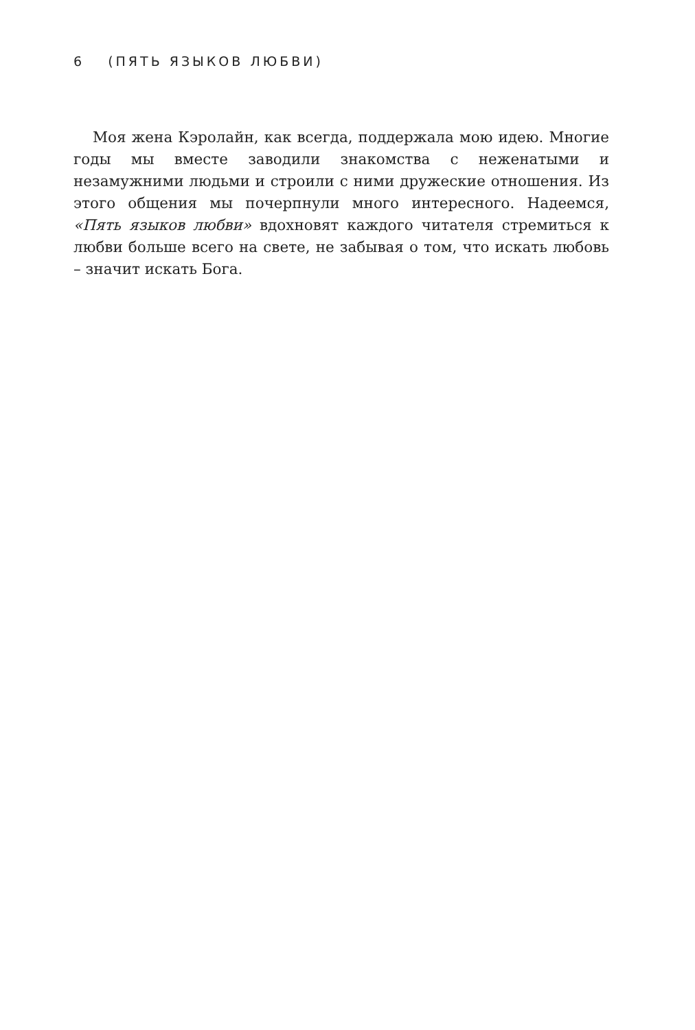6 (ПЯТЬ ЯЗЫКОВ ЛЮБВИ)
Моя жена Кэролайн, как всегда, поддержала мою идею. Многие годы мы вместе заводили знакомства с неженатыми и незамужними людьми и строили с ними дружеские отношения. Из этого общения мы почерпнули много интересного. Надеемся, «Пять языков любви» вдохновят каждого читателя стремиться к любви больше всего на свете, не забывая о том, что искать любовь – значит искать Бога.